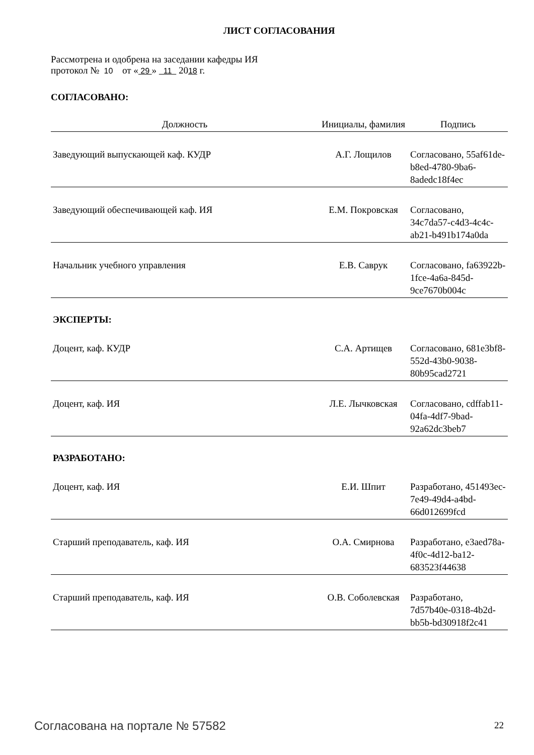ЛИСТ СОГЛАСОВАНИЯ
Рассмотрена и одобрена на заседании кафедры ИЯ
протокол № 10 от « 29 » 11 2018 г.
СОГЛАСОВАНО:
| Должность | Инициалы, фамилия | Подпись |
| --- | --- | --- |
| Заведующий выпускающей каф. КУДР | А.Г. Лощилов | Согласовано, 55af61de-b8ed-4780-9ba6-8adedc18f4ec |
| Заведующий обеспечивающей каф. ИЯ | Е.М. Покровская | Согласовано, 34c7da57-c4d3-4c4c-ab21-b491b174a0da |
| Начальник учебного управления | Е.В. Саврук | Согласовано, fa63922b-1fce-4a6a-845d-9ce7670b004c |
| ЭКСПЕРТЫ: | | |
| Доцент, каф. КУДР | С.А. Артищев | Согласовано, 681e3bf8-552d-43b0-9038-80b95cad2721 |
| Доцент, каф. ИЯ | Л.Е. Лычковская | Согласовано, cdffab11-04fa-4df7-9bad-92a62dc3beb7 |
| РАЗРАБОТАНО: | | |
| Доцент, каф. ИЯ | Е.И. Шпит | Разработано, 451493ec-7e49-49d4-a4bd-66d012699fcd |
| Старший преподаватель, каф. ИЯ | О.А. Смирнова | Разработано, e3aed78a-4f0c-4d12-ba12-683523f44638 |
| Старший преподаватель, каф. ИЯ | О.В. Соболевская | Разработано, 7d57b40e-0318-4b2d-bb5b-bd30918f2c41 |
Согласована на портале № 57582 22